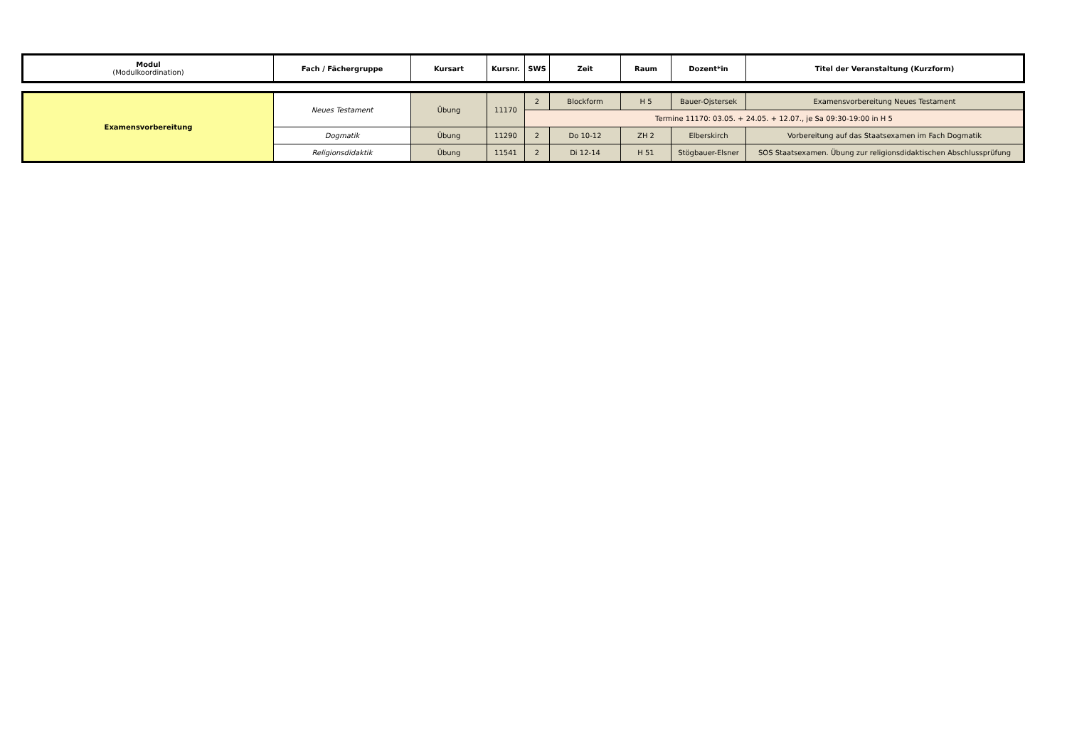| Modul (Modulkoordination) | Fach / Fächergruppe | Kursart | Kursnr. | SWS | Zeit | Raum | Dozent*in | Titel der Veranstaltung (Kurzform) |
| --- | --- | --- | --- | --- | --- | --- | --- | --- |
| Examensvorbereitung | Neues Testament | Übung | 11170 | 2 | Blockform | H 5 | Bauer-Ojstersek | Examensvorbereitung Neues Testament |
| | | | | Termine 11170: 03.05. + 24.05. + 12.07., je Sa 09:30-19:00 in H 5 | | | | |
| | Dogmatik | Übung | 11290 | 2 | Do 10-12 | ZH 2 | Elberskirch | Vorbereitung auf das Staatsexamen im Fach Dogmatik |
| | Religionsdidaktik | Übung | 11541 | 2 | Di 12-14 | H 51 | Stögbauer-Elsner | SOS Staatsexamen. Übung zur religionsdidaktischen Abschlussprüfung |